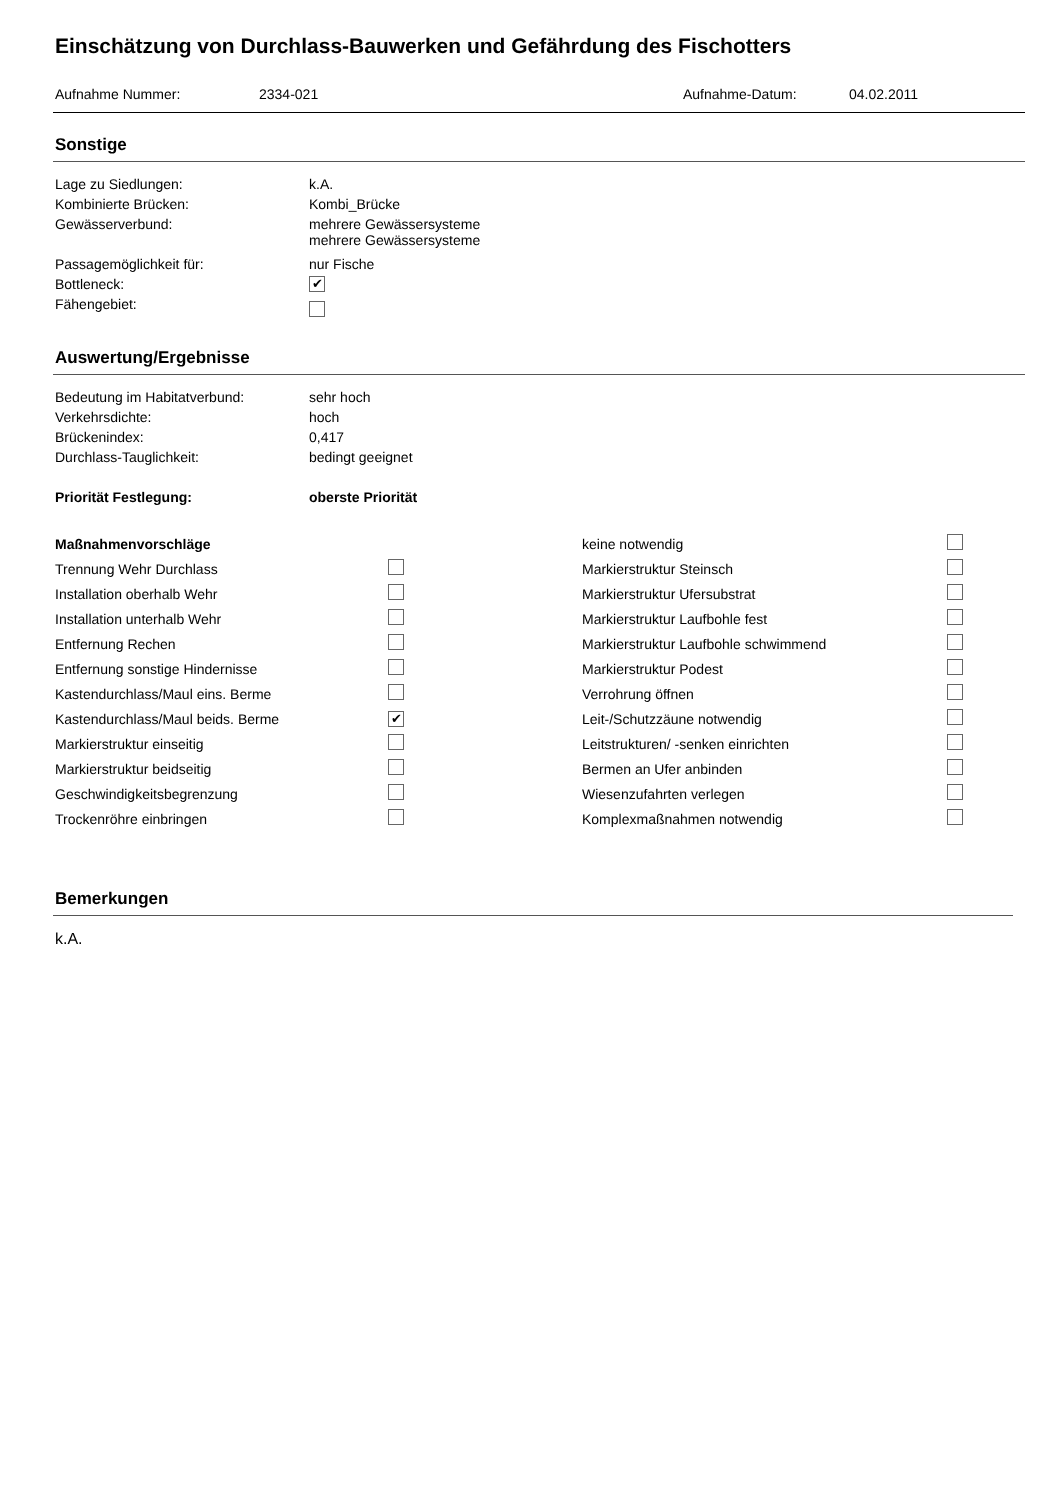Einschätzung von Durchlass-Bauwerken und Gefährdung des Fischotters
Aufnahme Nummer: 2334-021 Aufnahme-Datum: 04.02.2011
Sonstige
Lage zu Siedlungen: k.A.
Kombinierte Brücken: Kombi_Brücke
Gewässerverbund: mehrere Gewässersysteme
mehrere Gewässersysteme
Passagemöglichkeit für: nur Fische
Bottleneck: ✔
Fähengebiet:
Auswertung/Ergebnisse
Bedeutung im Habitatverbund: sehr hoch
Verkehrsdichte: hoch
Brückenindex: 0,417
Durchlass-Tauglichkeit: bedingt geeignet
Priorität Festlegung: oberste Priorität
| Maßnahmenvorschläge | | keine notwendig | |
| Trennung Wehr Durchlass | | Markierstruktur Steinsch | |
| Installation oberhalb Wehr | | Markierstruktur Ufersubstrat | |
| Installation unterhalb Wehr | | Markierstruktur Laufbohle fest | |
| Entfernung Rechen | | Markierstruktur Laufbohle schwimmend | |
| Entfernung sonstige Hindernisse | | Markierstruktur Podest | |
| Kastendurchlass/Maul eins. Berme | | Verrohrung öffnen | |
| Kastendurchlass/Maul beids. Berme | ✔ | Leit-/Schutzzäune notwendig | |
| Markierstruktur einseitig | | Leitstrukturen/ -senken einrichten | |
| Markierstruktur beidseitig | | Bermen an Ufer anbinden | |
| Geschwindigkeitsbegrenzung | | Wiesenzufahrten verlegen | |
| Trockenröhre einbringen | | Komplexmaßnahmen notwendig | |
Bemerkungen
k.A.